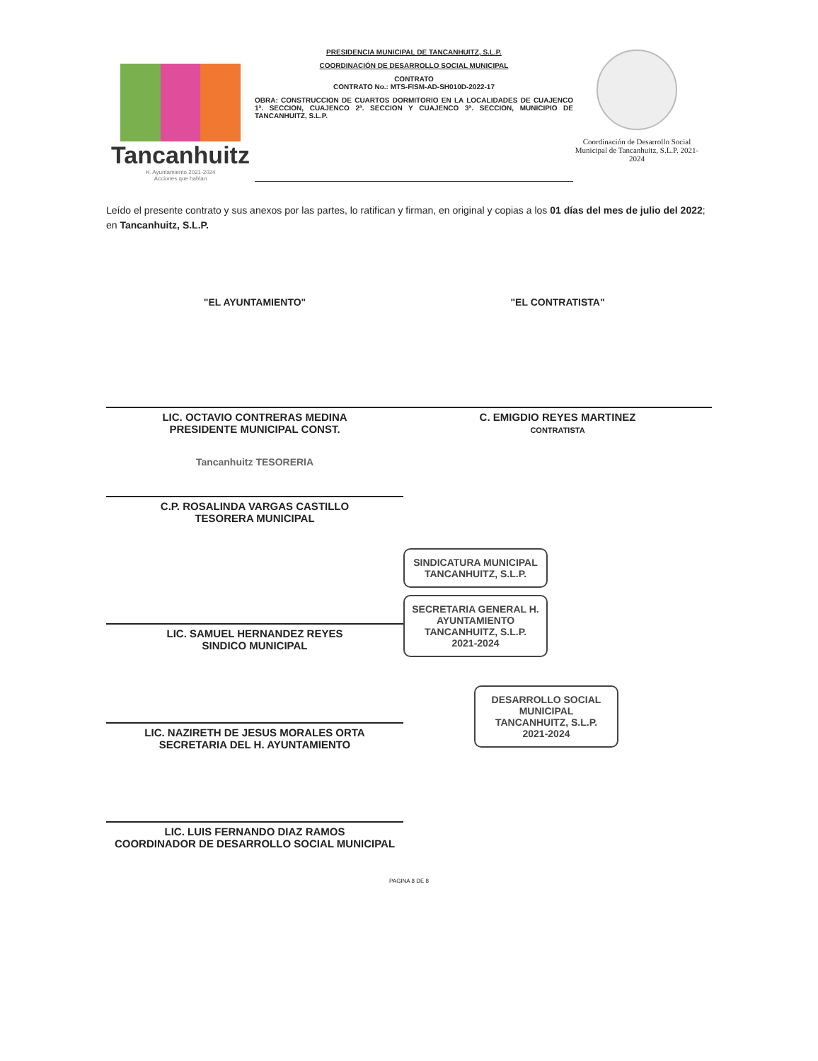Tancanhuitz
H. Ayuntamiento 2021-2024
Acciones que hablan
PRESIDENCIA MUNICIPAL DE TANCANHUITZ, S.L.P.
COORDINACIÓN DE DESARROLLO SOCIAL MUNICIPAL
CONTRATO
CONTRATO No.: MTS-FISM-AD-SH010D-2022-17
OBRA: CONSTRUCCION DE CUARTOS DORMITORIO EN LA LOCALIDADES DE CUAJENCO 1ª. SECCION, CUAJENCO 2ª. SECCION Y CUAJENCO 3ª. SECCION, MUNICIPIO DE TANCANHUITZ, S.L.P.
Coordinación de Desarrollo Social Municipal de Tancanhuitz, S.L.P. 2021-2024
Leído el presente contrato y sus anexos por las partes, lo ratifican y firman, en original y copias a los 01 días del mes de julio del 2022; en Tancanhuitz, S.L.P.
"EL AYUNTAMIENTO"
LIC. OCTAVIO CONTRERAS MEDINA
PRESIDENTE MUNICIPAL CONST.
Tancanhuitz TESORERIA
C.P. ROSALINDA VARGAS CASTILLO
TESORERA MUNICIPAL
LIC. SAMUEL HERNANDEZ REYES
SINDICO MUNICIPAL
LIC. NAZIRETH DE JESUS MORALES ORTA
SECRETARIA DEL H. AYUNTAMIENTO
LIC. LUIS FERNANDO DIAZ RAMOS
COORDINADOR DE DESARROLLO SOCIAL MUNICIPAL
"EL CONTRATISTA"
C. EMIGDIO REYES MARTINEZ
CONTRATISTA
SINDICATURA MUNICIPAL TANCANHUITZ, S.L.P.
SECRETARIA GENERAL H. AYUNTAMIENTO TANCANHUITZ, S.L.P. 2021-2024
DESARROLLO SOCIAL MUNICIPAL TANCANHUITZ, S.L.P. 2021-2024
PAGINA 8 DE 8